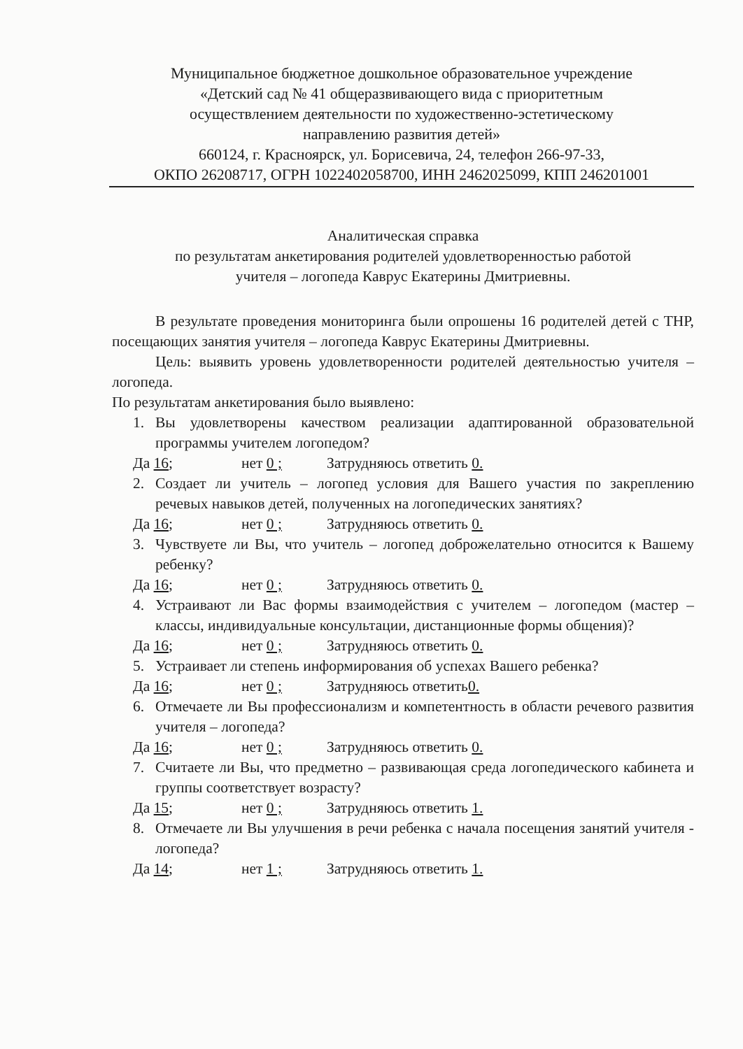Муниципальное бюджетное дошкольное образовательное учреждение
«Детский сад № 41 общеразвивающего вида с приоритетным
осуществлением деятельности по художественно-эстетическому
направлению развития детей»
660124, г. Красноярск, ул. Борисевича, 24, телефон 266-97-33,
ОКПО 26208717, ОГРН 1022402058700, ИНН 2462025099, КПП 246201001
Аналитическая справка
по результатам анкетирования родителей удовлетворенностью работой
учителя – логопеда Каврус Екатерины Дмитриевны.
В результате проведения мониторинга были опрошены 16 родителей детей с ТНР, посещающих занятия учителя – логопеда Каврус Екатерины Дмитриевны.
Цель: выявить уровень удовлетворенности родителей деятельностью учителя – логопеда.
По результатам анкетирования было выявлено:
1. Вы удовлетворены качеством реализации адаптированной образовательной программы учителем логопедом?
Да 16; нет 0 ; Затрудняюсь ответить 0.
2. Создает ли учитель – логопед условия для Вашего участия по закреплению речевых навыков детей, полученных на логопедических занятиях?
Да 16; нет 0 ; Затрудняюсь ответить 0.
3. Чувствуете ли Вы, что учитель – логопед доброжелательно относится к Вашему ребенку?
Да 16; нет 0 ; Затрудняюсь ответить 0.
4. Устраивают ли Вас формы взаимодействия с учителем – логопедом (мастер – классы, индивидуальные консультации, дистанционные формы общения)?
Да 16; нет 0 ; Затрудняюсь ответить 0.
5. Устраивает ли степень информирования об успехах Вашего ребенка?
Да 16; нет 0 ; Затрудняюсь ответить0.
6. Отмечаете ли Вы профессионализм и компетентность в области речевого развития учителя – логопеда?
Да 16; нет 0 ; Затрудняюсь ответить 0.
7. Считаете ли Вы, что предметно – развивающая среда логопедического кабинета и группы соответствует возрасту?
Да 15; нет 0 ; Затрудняюсь ответить 1.
8. Отмечаете ли Вы улучшения в речи ребенка с начала посещения занятий учителя - логопеда?
Да 14; нет 1 ; Затрудняюсь ответить 1.